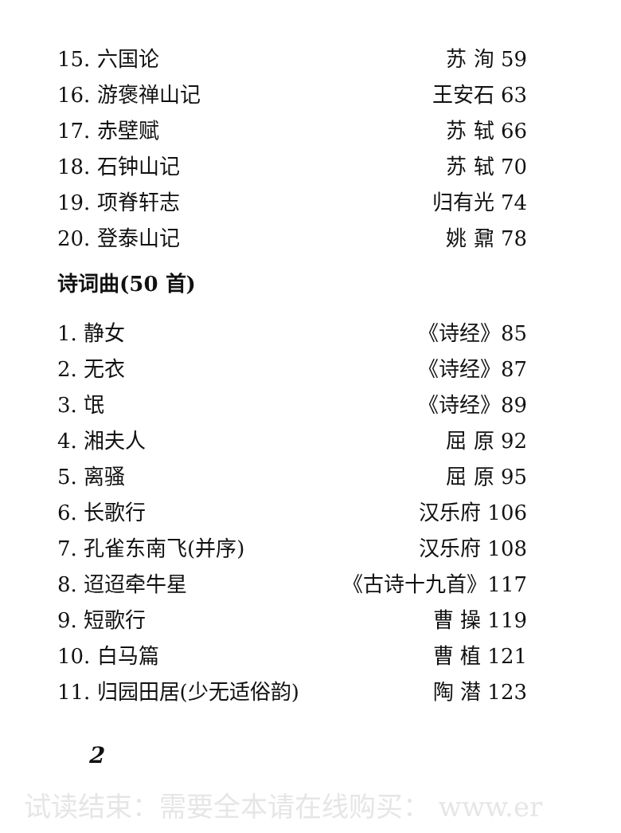15. 六国论 苏 洵 59
16. 游褒禅山记 王安石 63
17. 赤壁赋 苏 轼 66
18. 石钟山记 苏 轼 70
19. 项脊轩志 归有光 74
20. 登泰山记 姚 鼐 78
诗词曲(50 首)
1. 静女 《诗经》85
2. 无衣 《诗经》87
3. 氓 《诗经》89
4. 湘夫人 屈 原 92
5. 离骚 屈 原 95
6. 长歌行 汉乐府 106
7. 孔雀东南飞(并序) 汉乐府 108
8. 迢迢牵牛星 《古诗十九首》117
9. 短歌行 曹 操 119
10. 白马篇 曹 植 121
11. 归园田居(少无适俗韵) 陶 潜 123
2
试读结束：需要全本请在线购买： www.er